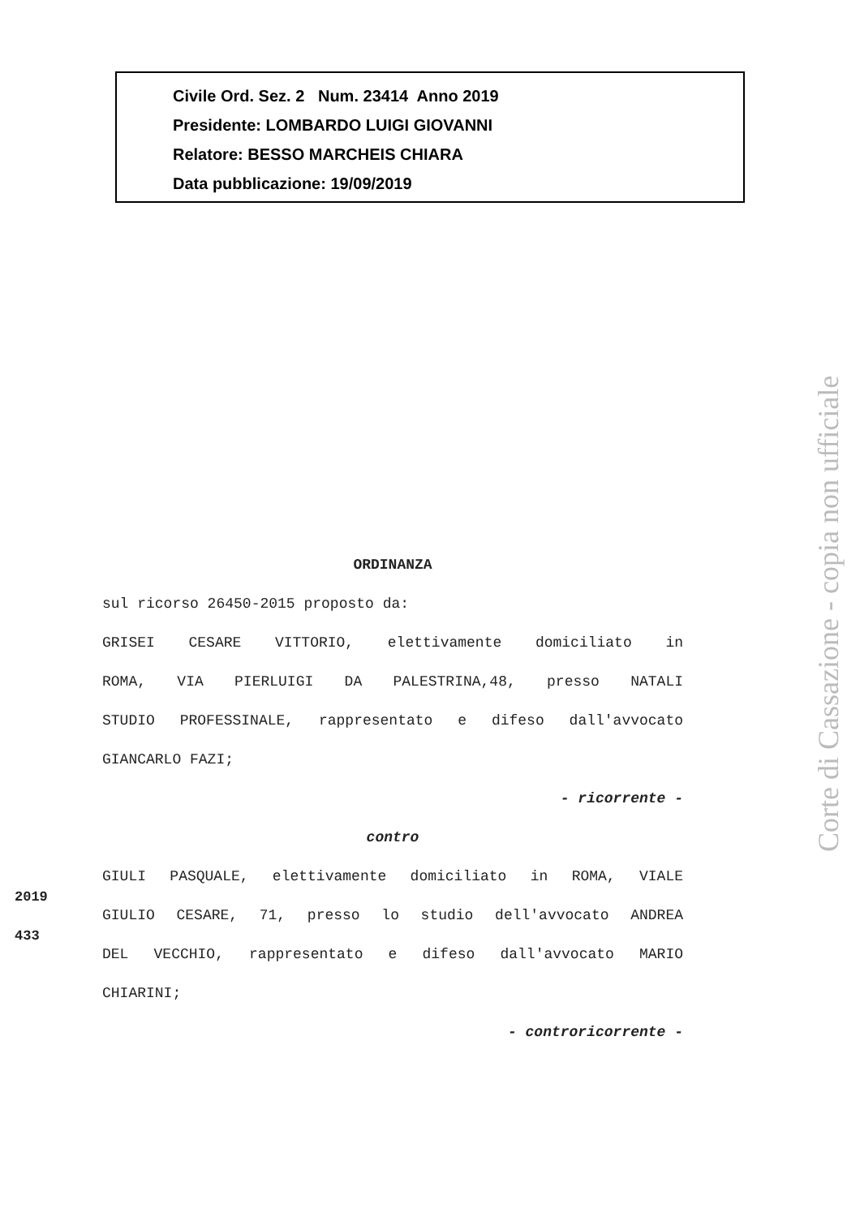Civile Ord. Sez. 2 Num. 23414 Anno 2019
Presidente: LOMBARDO LUIGI GIOVANNI
Relatore: BESSO MARCHEIS CHIARA
Data pubblicazione: 19/09/2019
ORDINANZA
sul ricorso 26450-2015 proposto da:
GRISEI CESARE VITTORIO, elettivamente domiciliato in
ROMA, VIA PIERLUIGI DA PALESTRINA,48, presso NATALI
STUDIO PROFESSINALE, rappresentato e difeso dall'avvocato
GIANCARLO FAZI;
- ricorrente -
contro
GIULI PASQUALE, elettivamente domiciliato in ROMA, VIALE
GIULIO CESARE, 71, presso lo studio dell'avvocato ANDREA
DEL VECCHIO, rappresentato e difeso dall'avvocato MARIO
CHIARINI;
- controricorrente -
2019
433
Corte di Cassazione - copia non ufficiale